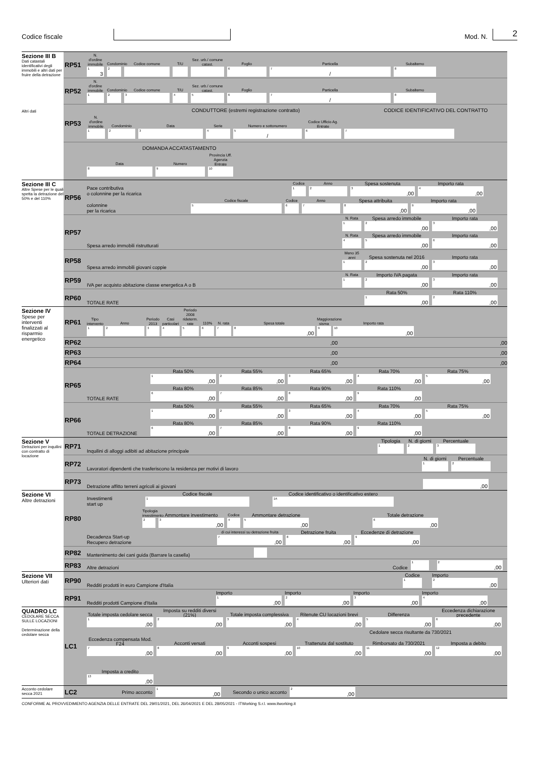Codice fiscale
Mod. N.
2
Sezione III B
Dati catastali identificativi degli immobili e altri dati per fruire della detrazione
Altri dati
RP51
N. d'ordine immobile
1 3
Condominio
2
Codice comune
T/U
Sez. urb./ comune catast.
Foglio
6
Particella
7 /
Subalterno
8
RP52
N. d'ordine immobile
1
Condominio
2
Codice comune
3
T/U
4
Sez. urb./ comune catast.
5
Foglio
6
Particella
7 /
Subalterno
8
RP53
CONDUTTORE (estremi registrazione contratto) CODICE IDENTIFICATIVO DEL CONTRATTO
N. d'ordine immobile
1
Condominio
2
Data
3
Serie
4
Numero e sottonumero
5 /
Codice Ufficio Ag. Entrate
6
7
DOMANDA ACCATASTAMENTO
Data
8
Numero
9
Provincia Uff. Agenzia Entrate
10
Sezione III C
Altre Spese per le quali spetta la detrazione del 50% e del 110%
RP56
Pace contributiva
o colonnine per la ricarica
Codice
1
Anno
2
Spesa sostenuta
3,00
Importo rata
4,00
colonnine
per la ricarica
Codice fiscale
5
Codice
6
Anno
7
Spesa attribuita
8,00
Importo rata
9,00
RP57
Spesa arredo immobili ristrutturati
N. Rata
1
Spesa arredo immobile
2,00
Importo rata
3,00
N. Rata
4
Spesa arredo immobile
5,00
Importo rata
6,00
RP58
Spesa arredo immobili giovani coppie
Meno 35 anni
1
Spesa sostenuta nel 2016
2,00
Importo rata
3,00
RP59
IVA per acquisto abitazione classe energetica A o B
N. Rata
1
Importo IVA pagata
2,00
Importo rata
3,00
RP60
TOTALE RATE
Rata 50%
1,00
Rata 110%
2,00
Sezione IV
Spese per interventi finalizzati al risparmio energetico
RP61
Tipo intervento
1
Anno
2
Periodo 2013
3
Casi particolari
4
Periodo 2008 rideterm. rate
5
110%
6
N. rata
7
Spesa totale
8,00
Maggiorazione sisma
9
Importo rata
10,00
RP62
,00,00
RP63
,00,00
RP64
,00,00
RP65
TOTALE RATE
Rata 50%
1,00
Rata 55%
2,00
Rata 65%
3,00
Rata 70%
4,00
Rata 75%
5,00
Rata 80%
6,00
Rata 85%
7,00
Rata 90%
8,00
Rata 110%
9,00
RP66
TOTALE DETRAZIONE
Rata 50%
1,00
Rata 55%
2,00
Rata 65%
3,00
Rata 70%
4,00
Rata 75%
5,00
Rata 80%
6,00
Rata 85%
7,00
Rata 90%
8,00
Rata 110%
9,00
Sezione V
Detrazioni per inquilini con contratto di locazione
RP71
Inquilini di alloggi adibiti ad abitazione principale
Tipologia
1
N. di giorni
2
Percentuale
3
RP72
Lavoratori dipendenti che trasferiscono la residenza per motivi di lavoro
N. di giorni
1
Percentuale
2
RP73
Detrazione affitto terreni agricoli ai giovani
,00
Sezione VI
Altre detrazioni
RP80
Investimenti
start up
Codice fiscale
1
Codice identificativo o identificativo estero
1A
Tipologia investimento
2
Ammontare investimento
3,00
Codice
4
Ammontare detrazione
5,00
Totale detrazione
6,00
Decadenza Start-up
Recupero detrazione
di cui interessi su detrazione fruita
7,00
Detrazione fruita
8,00
Eccedenze di detrazione
9,00
RP82
Mantenimento dei cani guida (Barrare la casella)
RP83
Altre detrazioni Codice
1
2,00
Sezione VII
Ulteriori dati
RP90
Redditi prodotti in euro Campione d'Italia
Codice
1
Importo
2,00
RP91
Redditi prodotti Campione d'Italia
Importo
1,00
Importo
2,00
Importo
3,00
Importo
4,00
QUADRO LC
CEDOLARE SECCA SULLE LOCAZIONI
Determinazione della cedolare secca
LC1
Totale imposta cedolare secca
1,00
Imposta su redditi diversi (21%)
2,00
Totale imposta complessiva
3,00
Ritenute CU locazioni brevi
4,00
Differenza
5,00
Eccedenza dichiarazione precedente
6,00
Cedolare secca risultante da 730/2021
Eccedenza compensata Mod. F24
7,00
Acconti versati
8,00
Acconti sospesi
9,00
Trattenuta dal sostituto
10,00
Rimborsato da 730/2021
11,00
Imposta a debito
12,00
Imposta a credito
13,00
Acconto cedolare secca 2021
LC2
Primo acconto
1,00
Secondo o unico acconto
2,00
CONFORME AL PROVVEDIMENTO AGENZIA DELLE ENTRATE DEL 29/01/2021, DEL 26/04/2021 E DEL 28/05/2021 - ITWorking S.r.l. www.itworking.it